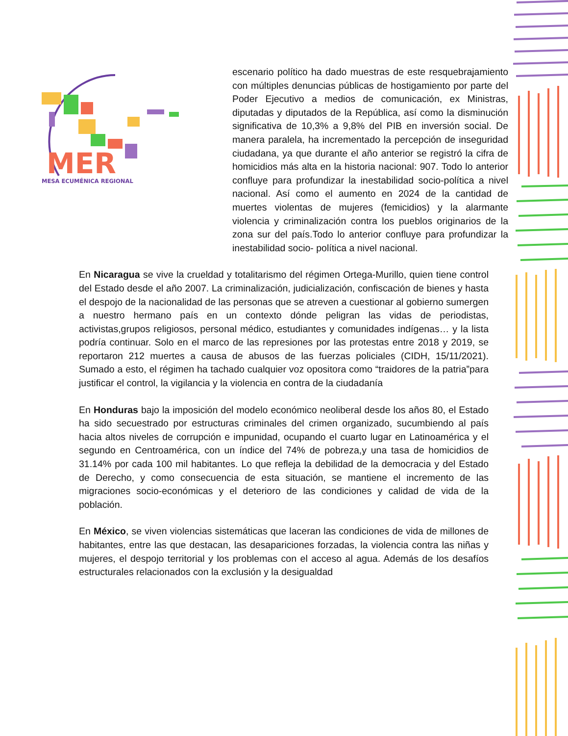MER
MESA ECUMÉNICA REGIONAL
escenario político ha dado muestras de este resquebrajamiento con múltiples denuncias públicas de hostigamiento por parte del Poder Ejecutivo a medios de comunicación, ex Ministras, diputadas y diputados de la República, así como la disminución significativa de 10,3% a 9,8% del PIB en inversión social. De manera paralela, ha incrementado la percepción de inseguridad ciudadana, ya que durante el año anterior se registró la cifra de homicidios más alta en la historia nacional: 907. Todo lo anterior confluye para profundizar la inestabilidad socio-política a nivel nacional. Así como el aumento en 2024 de la cantidad de muertes violentas de mujeres (femicidios) y la alarmante violencia y criminalización contra los pueblos originarios de la zona sur del país.Todo lo anterior confluye para profundizar la inestabilidad socio- política a nivel nacional.
En Nicaragua se vive la crueldad y totalitarismo del régimen Ortega-Murillo, quien tiene control del Estado desde el año 2007. La criminalización, judicialización, confiscación de bienes y hasta el despojo de la nacionalidad de las personas que se atreven a cuestionar al gobierno sumergen a nuestro hermano país en un contexto dónde peligran las vidas de periodistas, activistas,grupos religiosos, personal médico, estudiantes y comunidades indígenas… y la lista podría continuar. Solo en el marco de las represiones por las protestas entre 2018 y 2019, se reportaron 212 muertes a causa de abusos de las fuerzas policiales (CIDH, 15/11/2021). Sumado a esto, el régimen ha tachado cualquier voz opositora como “traidores de la patria”para justificar el control, la vigilancia y la violencia en contra de la ciudadanía
En Honduras bajo la imposición del modelo económico neoliberal desde los años 80, el Estado ha sido secuestrado por estructuras criminales del crimen organizado, sucumbiendo al país hacia altos niveles de corrupción e impunidad, ocupando el cuarto lugar en Latinoamérica y el segundo en Centroamérica, con un índice del 74% de pobreza,y una tasa de homicidios de 31.14% por cada 100 mil habitantes. Lo que refleja la debilidad de la democracia y del Estado de Derecho, y como consecuencia de esta situación, se mantiene el incremento de las migraciones socio-económicas y el deterioro de las condiciones y calidad de vida de la población.
En México, se viven violencias sistemáticas que laceran las condiciones de vida de millones de habitantes, entre las que destacan, las desapariciones forzadas, la violencia contra las niñas y mujeres, el despojo territorial y los problemas con el acceso al agua. Además de los desafíos estructurales relacionados con la exclusión y la desigualdad